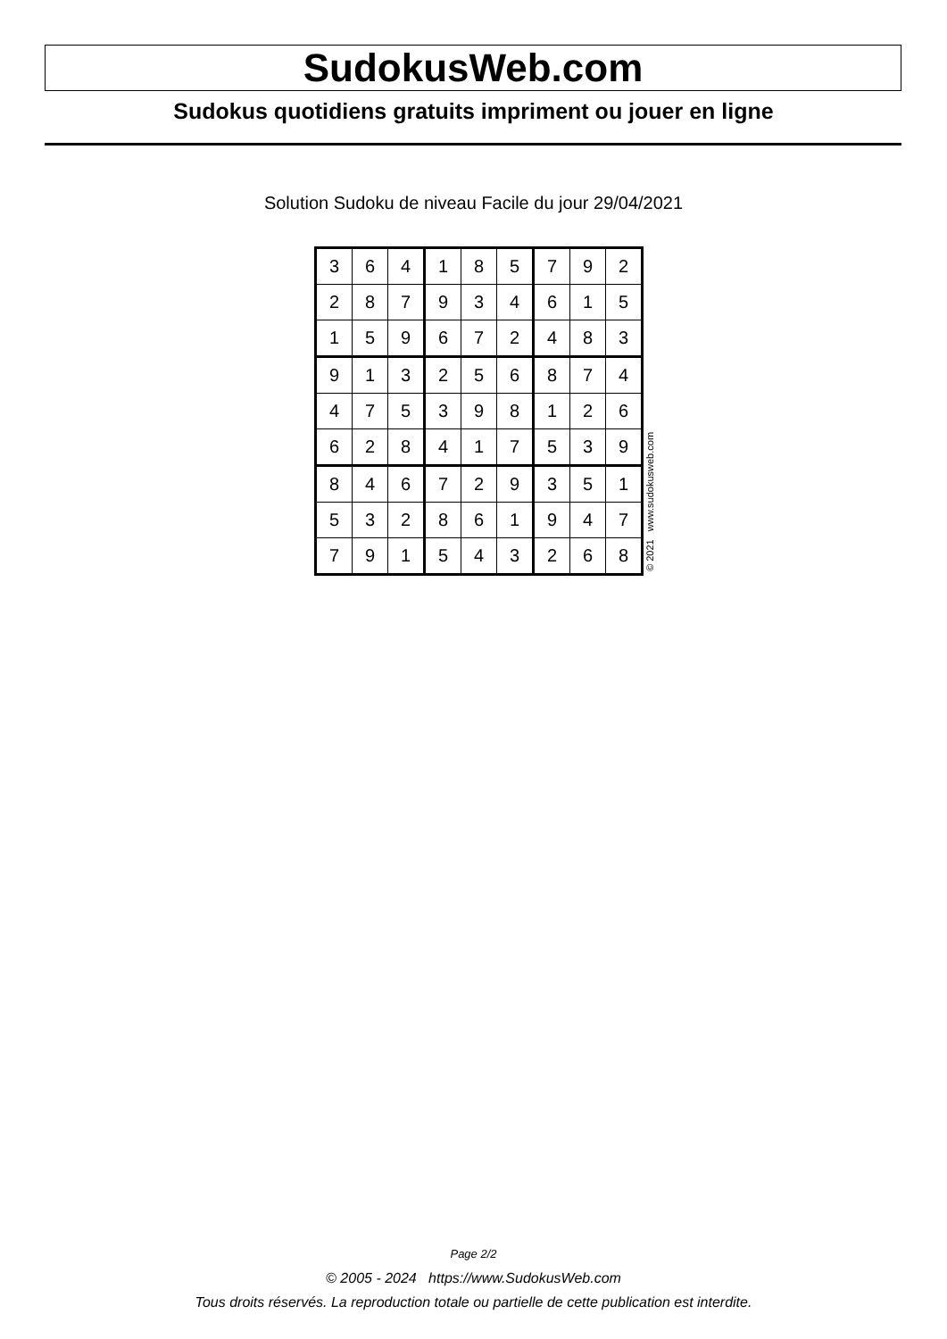SudokusWeb.com
Sudokus quotidiens gratuits impriment ou jouer en ligne
Solution Sudoku de niveau Facile du jour 29/04/2021
| 3 | 6 | 4 | 1 | 8 | 5 | 7 | 9 | 2 |
| 2 | 8 | 7 | 9 | 3 | 4 | 6 | 1 | 5 |
| 1 | 5 | 9 | 6 | 7 | 2 | 4 | 8 | 3 |
| 9 | 1 | 3 | 2 | 5 | 6 | 8 | 7 | 4 |
| 4 | 7 | 5 | 3 | 9 | 8 | 1 | 2 | 6 |
| 6 | 2 | 8 | 4 | 1 | 7 | 5 | 3 | 9 |
| 8 | 4 | 6 | 7 | 2 | 9 | 3 | 5 | 1 |
| 5 | 3 | 2 | 8 | 6 | 1 | 9 | 4 | 7 |
| 7 | 9 | 1 | 5 | 4 | 3 | 2 | 6 | 8 |
© 2021 www.sudokusweb.com
Page 2/2
© 2005 - 2024 https://www.SudokusWeb.com
Tous droits réservés. La reproduction totale ou partielle de cette publication est interdite.